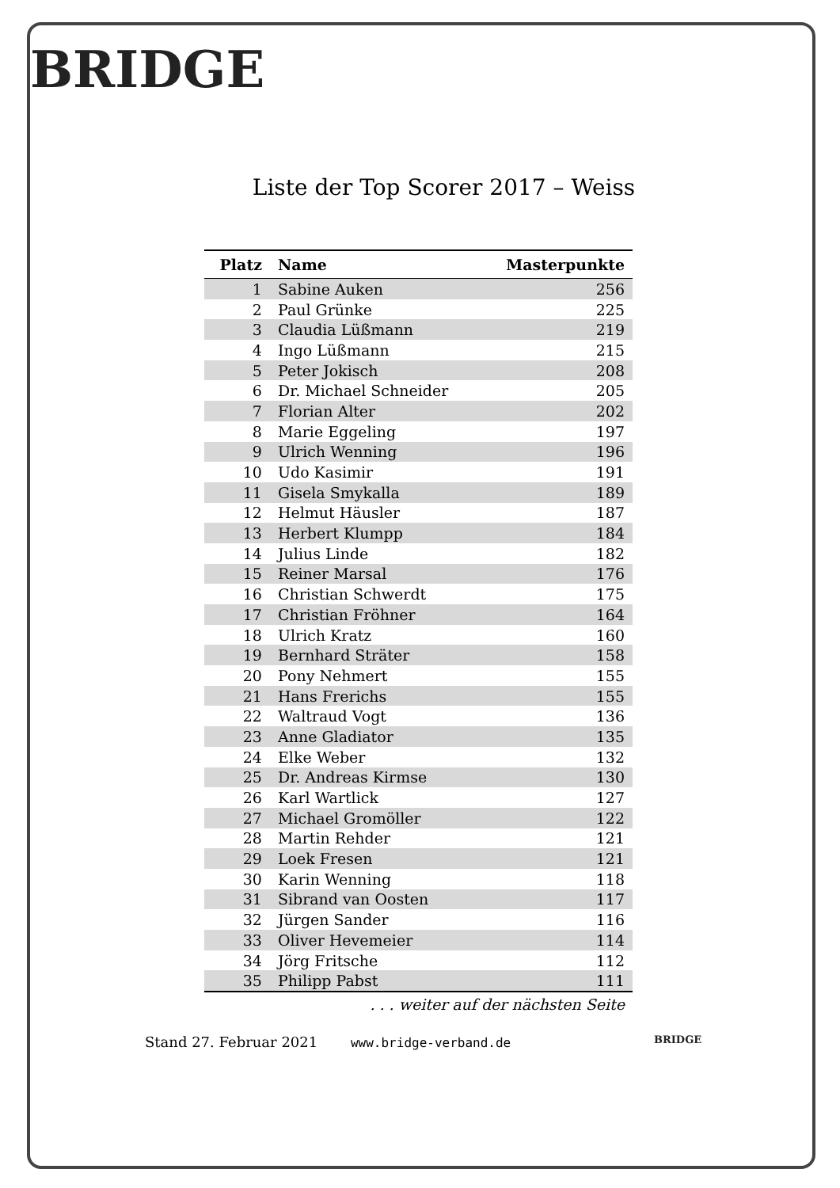BRIDGE
BRIDGE
Liste der Top Scorer 2017 – Weiss
| Platz | Name | Masterpunkte |
| --- | --- | --- |
| 1 | Sabine Auken | 256 |
| 2 | Paul Grünke | 225 |
| 3 | Claudia Lüßmann | 219 |
| 4 | Ingo Lüßmann | 215 |
| 5 | Peter Jokisch | 208 |
| 6 | Dr. Michael Schneider | 205 |
| 7 | Florian Alter | 202 |
| 8 | Marie Eggeling | 197 |
| 9 | Ulrich Wenning | 196 |
| 10 | Udo Kasimir | 191 |
| 11 | Gisela Smykalla | 189 |
| 12 | Helmut Häusler | 187 |
| 13 | Herbert Klumpp | 184 |
| 14 | Julius Linde | 182 |
| 15 | Reiner Marsal | 176 |
| 16 | Christian Schwerdt | 175 |
| 17 | Christian Fröhner | 164 |
| 18 | Ulrich Kratz | 160 |
| 19 | Bernhard Sträter | 158 |
| 20 | Pony Nehmert | 155 |
| 21 | Hans Frerichs | 155 |
| 22 | Waltraud Vogt | 136 |
| 23 | Anne Gladiator | 135 |
| 24 | Elke Weber | 132 |
| 25 | Dr. Andreas Kirmse | 130 |
| 26 | Karl Wartlick | 127 |
| 27 | Michael Gromöller | 122 |
| 28 | Martin Rehder | 121 |
| 29 | Loek Fresen | 121 |
| 30 | Karin Wenning | 118 |
| 31 | Sibrand van Oosten | 117 |
| 32 | Jürgen Sander | 116 |
| 33 | Oliver Hevemeier | 114 |
| 34 | Jörg Fritsche | 112 |
| 35 | Philipp Pabst | 111 |
. . . weiter auf der nächsten Seite
Stand 27. Februar 2021 www.bridge-verband.de